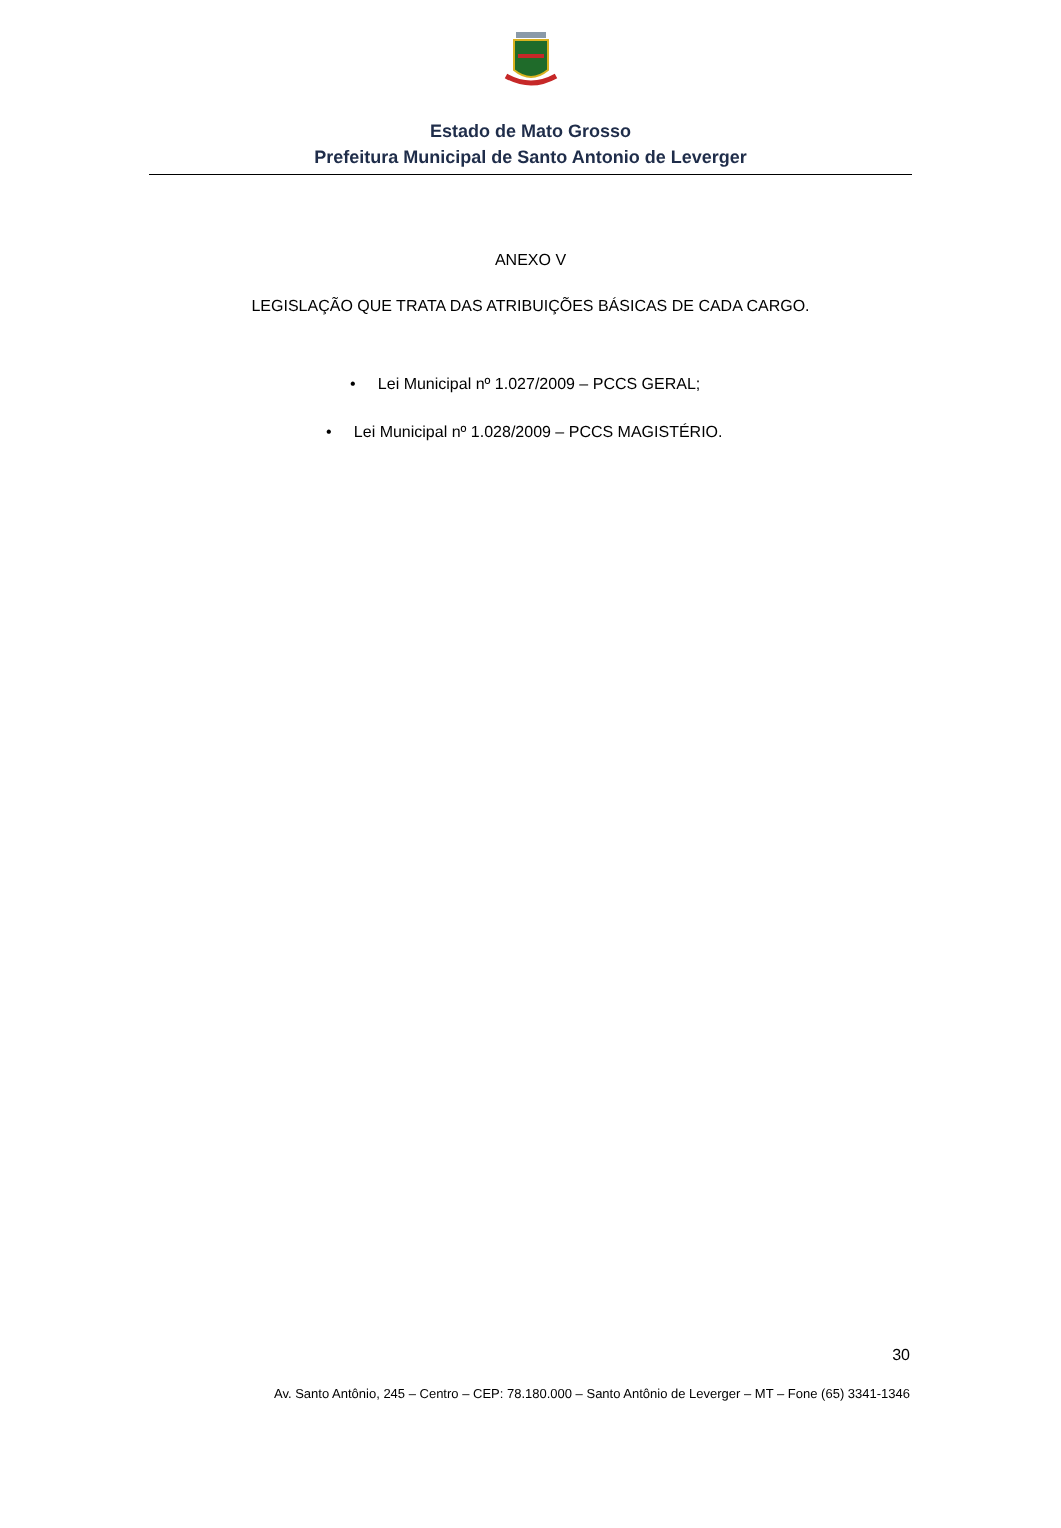Estado de Mato Grosso
Prefeitura Municipal de Santo Antonio de Leverger
ANEXO V
LEGISLAÇÃO QUE TRATA DAS ATRIBUIÇÕES BÁSICAS DE CADA CARGO.
• Lei Municipal nº 1.027/2009 – PCCS GERAL;
• Lei Municipal nº 1.028/2009 – PCCS MAGISTÉRIO.
30
Av. Santo Antônio, 245 – Centro – CEP: 78.180.000 – Santo Antônio de Leverger – MT – Fone (65) 3341-1346